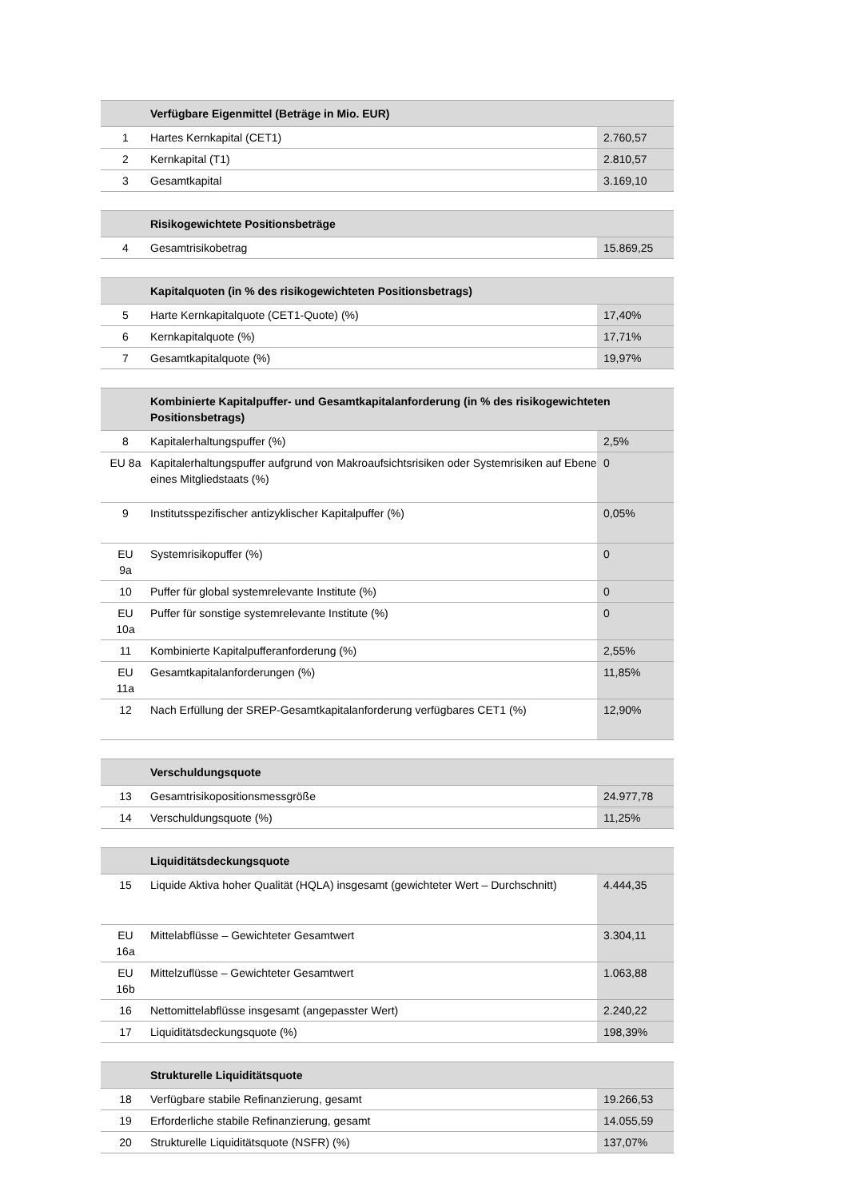| | Verfügbare Eigenmittel (Beträge in Mio. EUR) | |
| --- | --- | --- |
| 1 | Hartes Kernkapital (CET1) | 2.760,57 |
| 2 | Kernkapital (T1) | 2.810,57 |
| 3 | Gesamtkapital | 3.169,10 |
| | Risikogewichtete Positionsbeträge | |
| --- | --- | --- |
| 4 | Gesamtrisikobetrag | 15.869,25 |
| | Kapitalquoten (in % des risikogewichteten Positionsbetrags) | |
| --- | --- | --- |
| 5 | Harte Kernkapitalquote (CET1-Quote) (%) | 17,40% |
| 6 | Kernkapitalquote (%) | 17,71% |
| 7 | Gesamtkapitalquote (%) | 19,97% |
| | Kombinierte Kapitalpuffer- und Gesamtkapitalanforderung (in % des risikogewichteten Positionsbetrags) | |
| --- | --- | --- |
| 8 | Kapitalerhaltungspuffer (%) | 2,5% |
| EU 8a | Kapitalerhaltungspuffer aufgrund von Makroaufsichtsrisiken oder Systemrisiken auf Ebene eines Mitgliedstaats (%) | 0 |
| 9 | Institutsspezifischer antizyklischer Kapitalpuffer (%) | 0,05% |
| EU 9a | Systemrisikopuffer (%) | 0 |
| 10 | Puffer für global systemrelevante Institute (%) | 0 |
| EU 10a | Puffer für sonstige systemrelevante Institute (%) | 0 |
| 11 | Kombinierte Kapitalpufferanforderung (%) | 2,55% |
| EU 11a | Gesamtkapitalanforderungen (%) | 11,85% |
| 12 | Nach Erfüllung der SREP-Gesamtkapitalanforderung verfügbares CET1 (%) | 12,90% |
| | Verschuldungsquote | |
| --- | --- | --- |
| 13 | Gesamtrisikopositionsmessgröße | 24.977,78 |
| 14 | Verschuldungsquote (%) | 11,25% |
| | Liquiditätsdeckungsquote | |
| --- | --- | --- |
| 15 | Liquide Aktiva hoher Qualität (HQLA) insgesamt (gewichteter Wert – Durchschnitt) | 4.444,35 |
| EU 16a | Mittelabflüsse – Gewichteter Gesamtwert | 3.304,11 |
| EU 16b | Mittelzuflüsse – Gewichteter Gesamtwert | 1.063,88 |
| 16 | Nettomittelabflüsse insgesamt (angepasster Wert) | 2.240,22 |
| 17 | Liquiditätsdeckungsquote (%) | 198,39% |
| | Strukturelle Liquiditätsquote | |
| --- | --- | --- |
| 18 | Verfügbare stabile Refinanzierung, gesamt | 19.266,53 |
| 19 | Erforderliche stabile Refinanzierung, gesamt | 14.055,59 |
| 20 | Strukturelle Liquiditätsquote (NSFR) (%) | 137,07% |